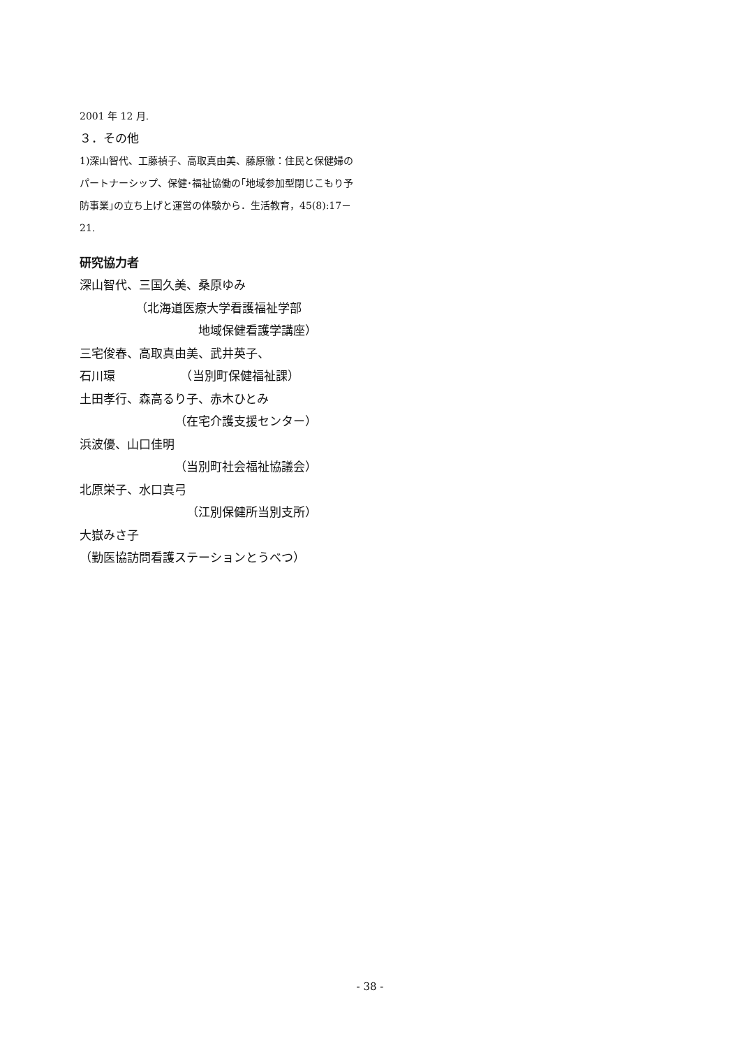2001 年 12 月.
３．その他
1)深山智代、工藤禎子、高取真由美、藤原徹：住民と保健婦のパートナーシップ、保健･福祉協働の｢地域参加型閉じこもり予防事業｣の立ち上げと運営の体験から．生活教育，45(8):17－21.
研究協力者
深山智代、三国久美、桑原ゆみ
（北海道医療大学看護福祉学部
地域保健看護学講座）
三宅俊春、高取真由美、武井英子、
石川環　　　　　　（当別町保健福祉課）
土田孝行、森高るり子、赤木ひとみ
（在宅介護支援センター）
浜波優、山口佳明
（当別町社会福祉協議会）
北原栄子、水口真弓
（江別保健所当別支所）
大嶽みさ子
（勤医協訪問看護ステーションとうべつ）
- 38 -